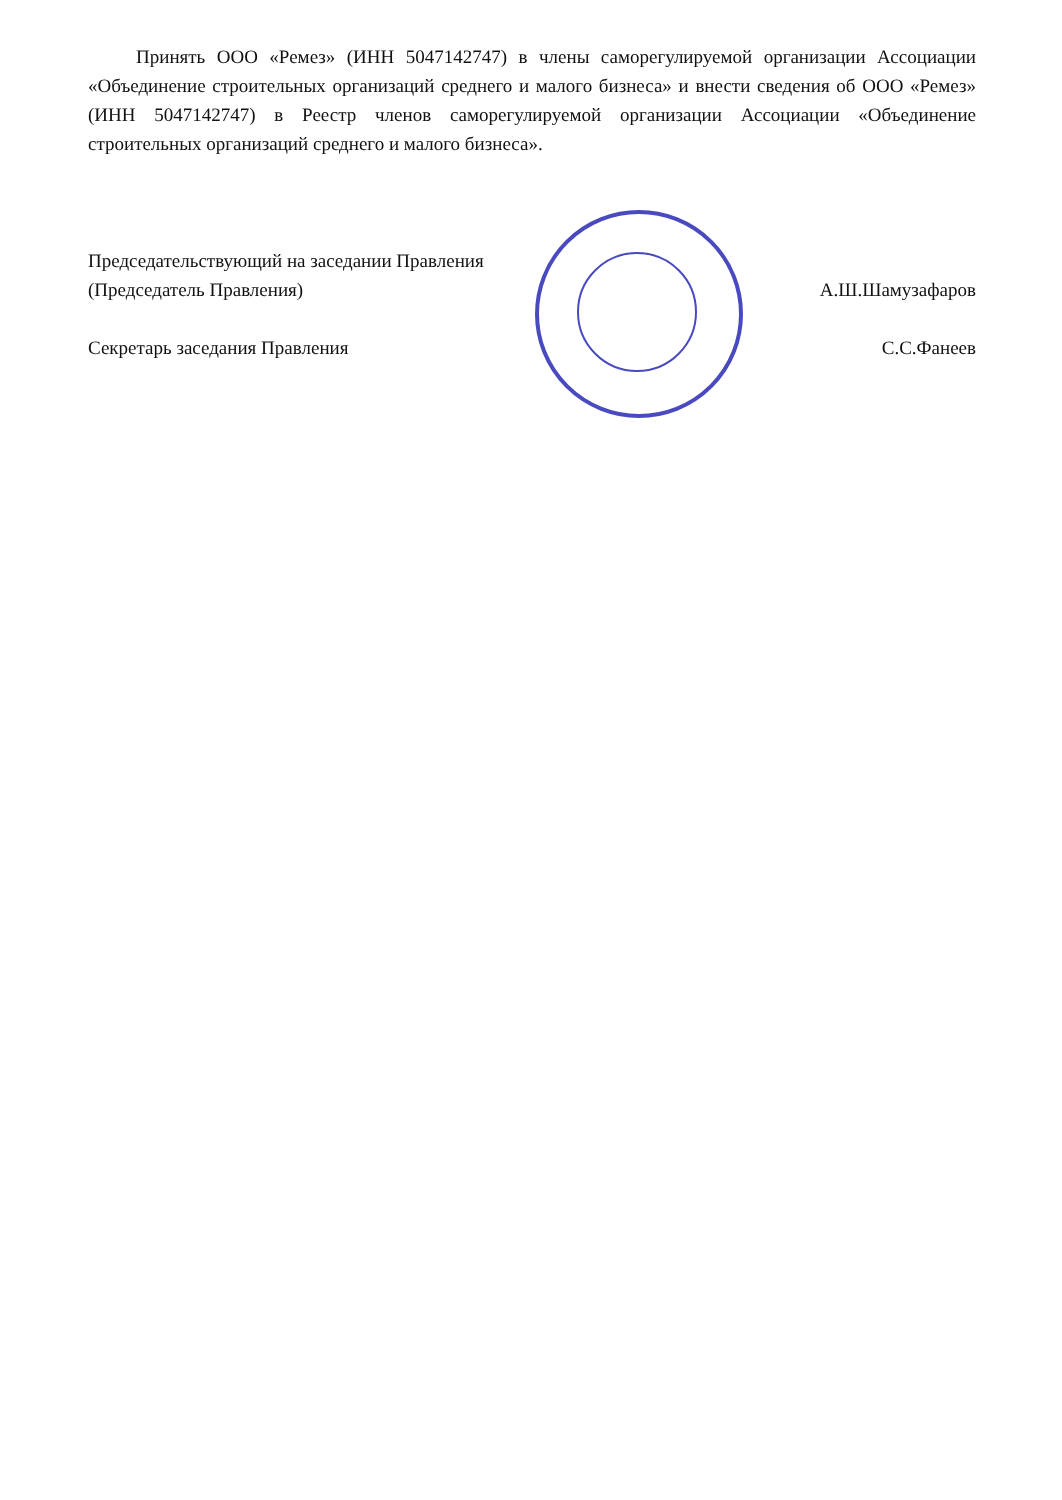Принять ООО «Ремез» (ИНН 5047142747) в члены саморегулируемой организации Ассоциации «Объединение строительных организаций среднего и малого бизнеса» и внести сведения об ООО «Ремез» (ИНН 5047142747) в Реестр членов саморегулируемой организации Ассоциации «Объединение строительных организаций среднего и малого бизнеса».
Председательствующий на заседании Правления
(Председатель Правления) А.Ш.Шамузафаров
Секретарь заседания Правления С.С.Фанеев